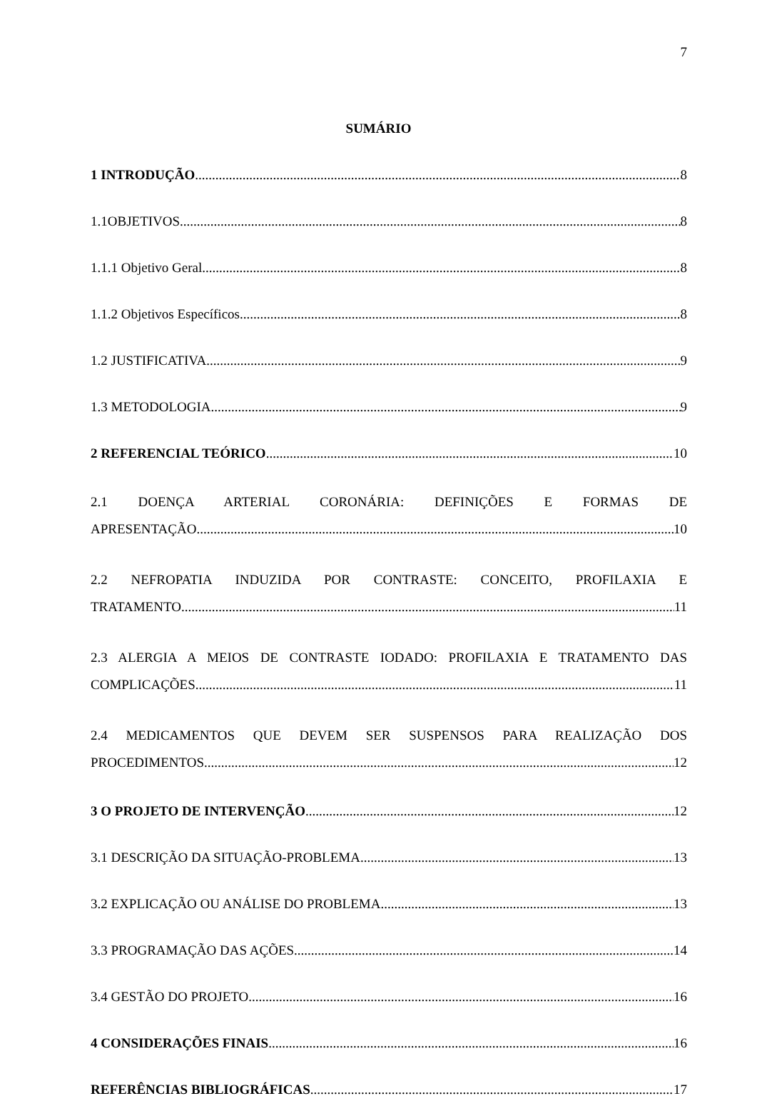7
SUMÁRIO
1 INTRODUÇÃO 8
1.1OBJETIVOS 8
1.1.1 Objetivo Geral 8
1.1.2 Objetivos Específicos 8
1.2 JUSTIFICATIVA 9
1.3 METODOLOGIA 9
2 REFERENCIAL TEÓRICO 10
2.1 DOENÇA ARTERIAL CORONÁRIA: DEFINIÇÕES E FORMAS DE
APRESENTAÇÃO 10
2.2 NEFROPATIA INDUZIDA POR CONTRASTE: CONCEITO, PROFILAXIA E
TRATAMENTO 11
2.3 ALERGIA A MEIOS DE CONTRASTE IODADO: PROFILAXIA E TRATAMENTO DAS
COMPLICAÇÕES 11
2.4 MEDICAMENTOS QUE DEVEM SER SUSPENSOS PARA REALIZAÇÃO DOS
PROCEDIMENTOS 12
3 O PROJETO DE INTERVENÇÃO 12
3.1 DESCRIÇÃO DA SITUAÇÃO-PROBLEMA 13
3.2 EXPLICAÇÃO OU ANÁLISE DO PROBLEMA 13
3.3 PROGRAMAÇÃO DAS AÇÕES 14
3.4 GESTÃO DO PROJETO 16
4 CONSIDERAÇÕES FINAIS 16
REFERÊNCIAS BIBLIOGRÁFICAS 17